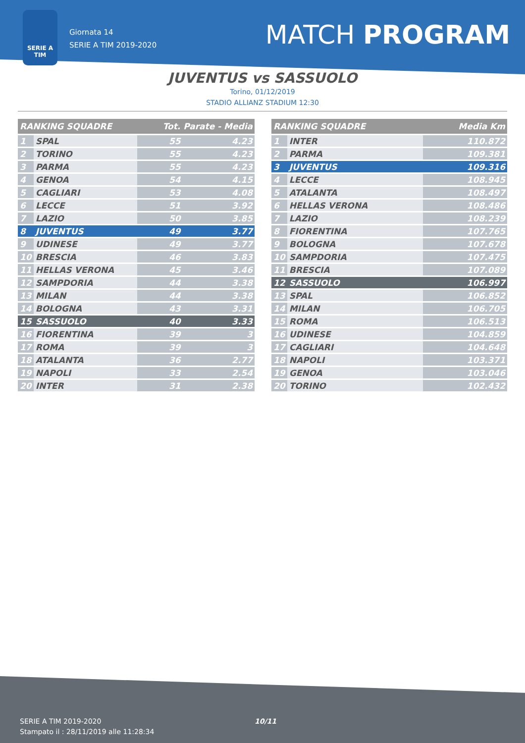SERIE A
TIM
Giornata 14
SERIE A TIM 2019-2020
MATCH PROGRAM
JUVENTUS vs SASSUOLO
Torino, 01/12/2019
STADIO ALLIANZ STADIUM 12:30
| RANKING SQUADRE | | Tot. Parate - Media | |
| --- | --- | --- | --- |
| 1 | SPAL | 55 | 4.23 |
| 2 | TORINO | 55 | 4.23 |
| 3 | PARMA | 55 | 4.23 |
| 4 | GENOA | 54 | 4.15 |
| 5 | CAGLIARI | 53 | 4.08 |
| 6 | LECCE | 51 | 3.92 |
| 7 | LAZIO | 50 | 3.85 |
| 8 | JUVENTUS | 49 | 3.77 |
| 9 | UDINESE | 49 | 3.77 |
| 10 | BRESCIA | 46 | 3.83 |
| 11 | HELLAS VERONA | 45 | 3.46 |
| 12 | SAMPDORIA | 44 | 3.38 |
| 13 | MILAN | 44 | 3.38 |
| 14 | BOLOGNA | 43 | 3.31 |
| 15 | SASSUOLO | 40 | 3.33 |
| 16 | FIORENTINA | 39 | 3 |
| 17 | ROMA | 39 | 3 |
| 18 | ATALANTA | 36 | 2.77 |
| 19 | NAPOLI | 33 | 2.54 |
| 20 | INTER | 31 | 2.38 |
| RANKING SQUADRE | | Media Km |
| --- | --- | --- |
| 1 | INTER | 110.872 |
| 2 | PARMA | 109.381 |
| 3 | JUVENTUS | 109.316 |
| 4 | LECCE | 108.945 |
| 5 | ATALANTA | 108.497 |
| 6 | HELLAS VERONA | 108.486 |
| 7 | LAZIO | 108.239 |
| 8 | FIORENTINA | 107.765 |
| 9 | BOLOGNA | 107.678 |
| 10 | SAMPDORIA | 107.475 |
| 11 | BRESCIA | 107.089 |
| 12 | SASSUOLO | 106.997 |
| 13 | SPAL | 106.852 |
| 14 | MILAN | 106.705 |
| 15 | ROMA | 106.513 |
| 16 | UDINESE | 104.859 |
| 17 | CAGLIARI | 104.648 |
| 18 | NAPOLI | 103.371 |
| 19 | GENOA | 103.046 |
| 20 | TORINO | 102.432 |
SERIE A TIM 2019-2020
Stampato il : 28/11/2019 alle 11:28:34
10/11